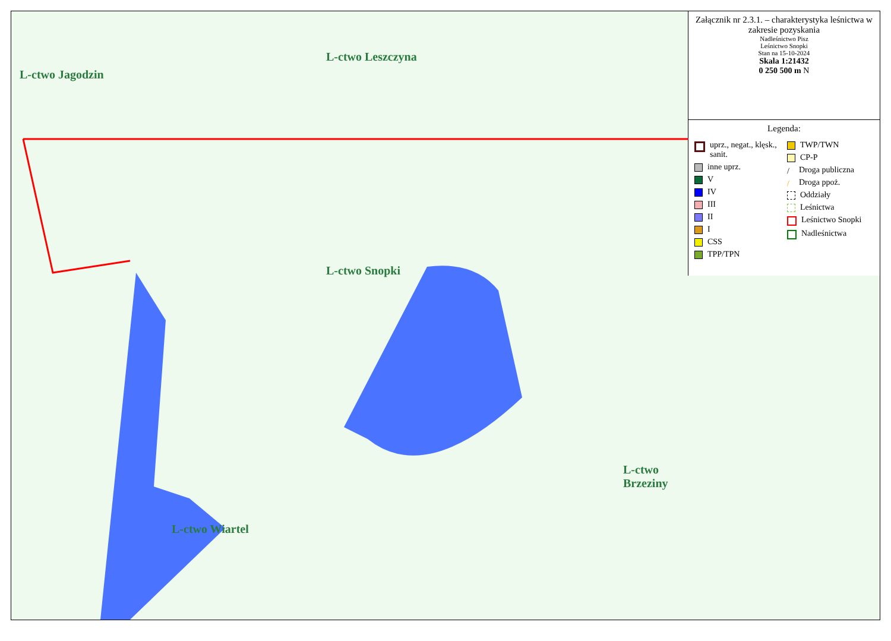L-ctwo Jagodzin
L-ctwo Leszczyna
L-ctwo Snopki
L-ctwo Wiartel
L-ctwo Brzeziny
Załącznik nr 2.3.1. – charakterystyka leśnictwa w zakresie pozyskania
Nadleśnictwo Pisz
Leśnictwo Snopki
Stan na 15-10-2024
Skala 1:21432
0 250 500 m N
Legenda:
uprz., negat., klęsk., sanit.
inne uprz.
V
IV
III
II
I
CSS
TPP/TPN
TWP/TWN
CP-P
/ Droga publiczna
/ Droga ppoż.
Oddziały
Leśnictwa
Leśnictwo Snopki
Nadleśnictwa